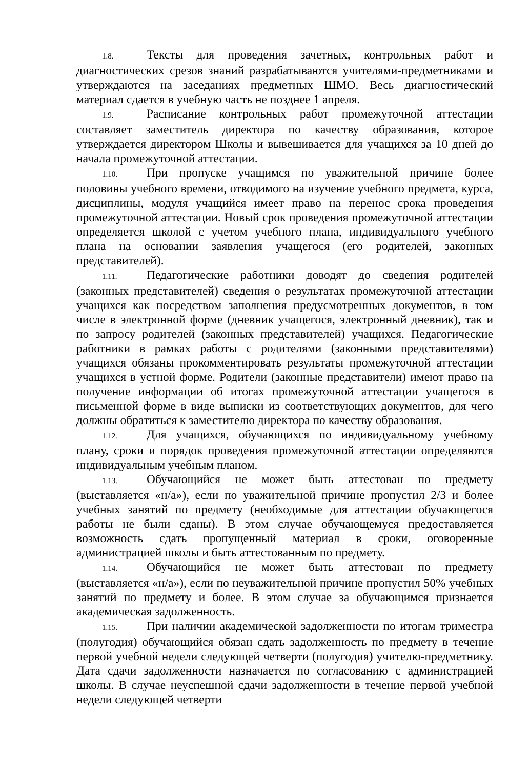1.8. Тексты для проведения зачетных, контрольных работ и диагностических срезов знаний разрабатываются учителями-предметниками и утверждаются на заседаниях предметных ШМО. Весь диагностический материал сдается в учебную часть не позднее 1 апреля.
1.9. Расписание контрольных работ промежуточной аттестации составляет заместитель директора по качеству образования, которое утверждается директором Школы и вывешивается для учащихся за 10 дней до начала промежуточной аттестации.
1.10. При пропуске учащимся по уважительной причине более половины учебного времени, отводимого на изучение учебного предмета, курса, дисциплины, модуля учащийся имеет право на перенос срока проведения промежуточной аттестации. Новый срок проведения промежуточной аттестации определяется школой с учетом учебного плана, индивидуального учебного плана на основании заявления учащегося (его родителей, законных представителей).
1.11. Педагогические работники доводят до сведения родителей (законных представителей) сведения о результатах промежуточной аттестации учащихся как посредством заполнения предусмотренных документов, в том числе в электронной форме (дневник учащегося, электронный дневник), так и по запросу родителей (законных представителей) учащихся. Педагогические работники в рамках работы с родителями (законными представителями) учащихся обязаны прокомментировать результаты промежуточной аттестации учащихся в устной форме. Родители (законные представители) имеют право на получение информации об итогах промежуточной аттестации учащегося в письменной форме в виде выписки из соответствующих документов, для чего должны обратиться к заместителю директора по качеству образования.
1.12. Для учащихся, обучающихся по индивидуальному учебному плану, сроки и порядок проведения промежуточной аттестации определяются индивидуальным учебным планом.
1.13. Обучающийся не может быть аттестован по предмету (выставляется «н/а»), если по уважительной причине пропустил 2/3 и более учебных занятий по предмету (необходимые для аттестации обучающегося работы не были сданы). В этом случае обучающемуся предоставляется возможность сдать пропущенный материал в сроки, оговоренные администрацией школы и быть аттестованным по предмету.
1.14. Обучающийся не может быть аттестован по предмету (выставляется «н/а»), если по неуважительной причине пропустил 50% учебных занятий по предмету и более. В этом случае за обучающимся признается академическая задолженность.
1.15. При наличии академической задолженности по итогам триместра (полугодия) обучающийся обязан сдать задолженность по предмету в течение первой учебной недели следующей четверти (полугодия) учителю-предметнику. Дата сдачи задолженности назначается по согласованию с администрацией школы. В случае неуспешной сдачи задолженности в течение первой учебной недели следующей четверти